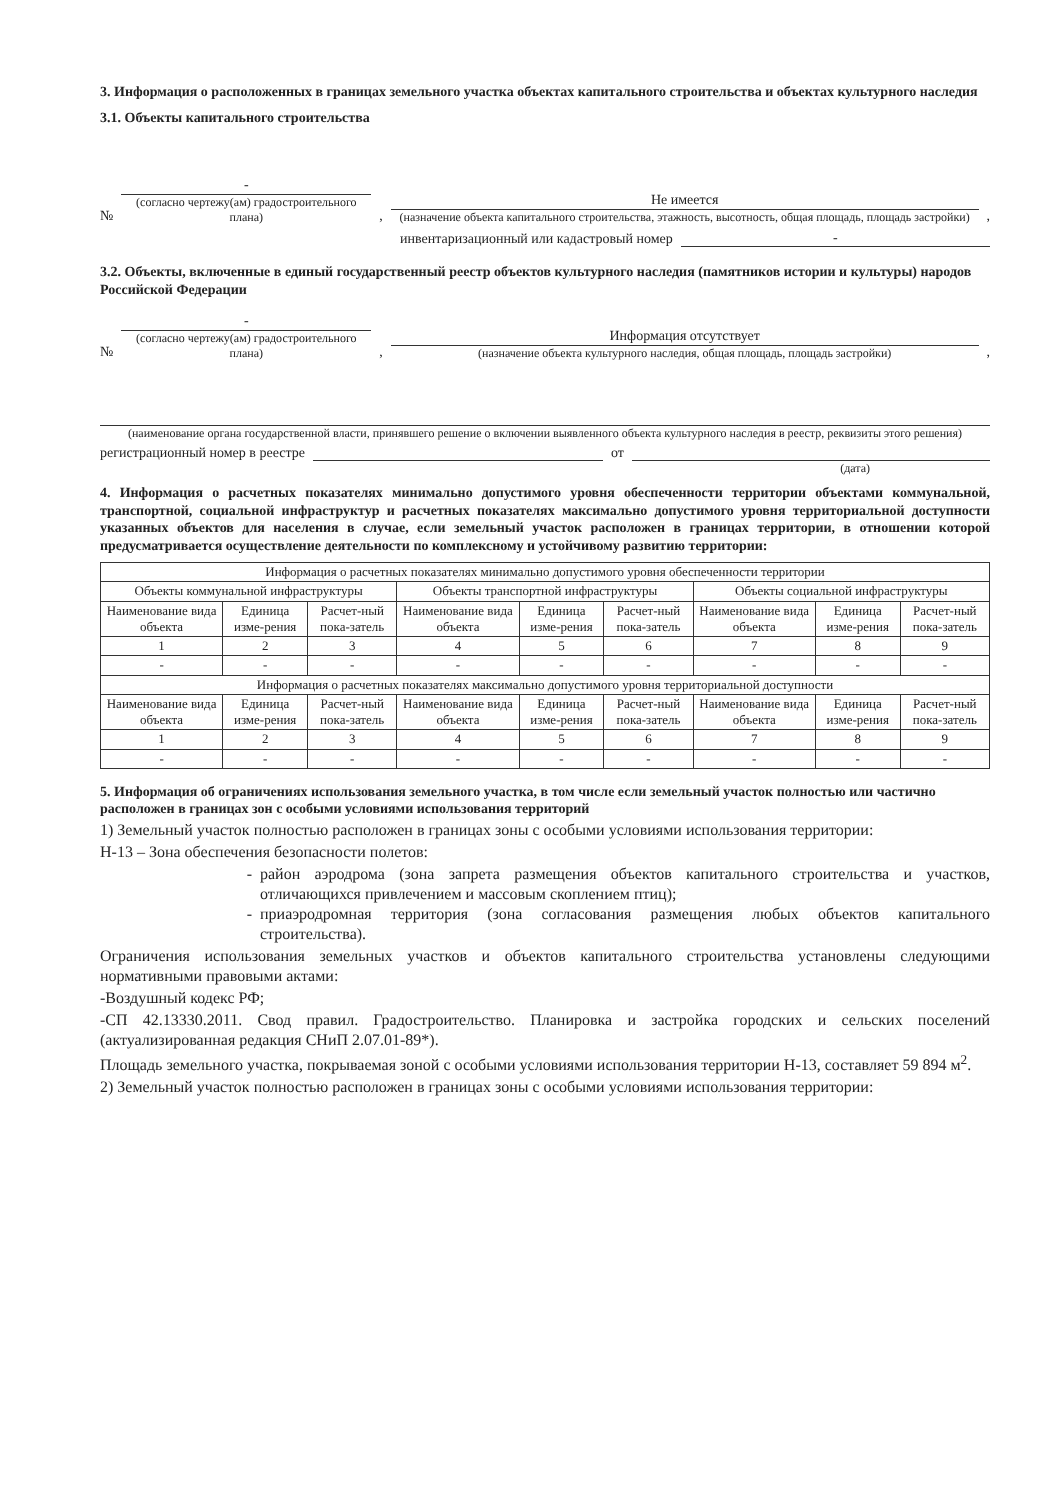3. Информация о расположенных в границах земельного участка объектах капитального строительства и объектах культурного наследия
3.1. Объекты капитального строительства
№
-
(согласно чертежу(ам) градостроительного плана)
,
Не имеется
(назначение объекта капитального строительства, этажность, высотность, общая площадь, площадь застройки)
,
инвентаризационный или кадастровый номер
-
3.2. Объекты, включенные в единый государственный реестр объектов культурного наследия (памятников истории и культуры) народов Российской Федерации
№
-
(согласно чертежу(ам) градостроительного плана)
,
Информация отсутствует
(назначение объекта культурного наследия, общая площадь, площадь застройки)
,
(наименование органа государственной власти, принявшего решение о включении выявленного объекта культурного наследия в реестр, реквизиты этого решения)
регистрационный номер в реестре
от
(дата)
4. Информация о расчетных показателях минимально допустимого уровня обеспеченности территории объектами коммунальной, транспортной, социальной инфраструктур и расчетных показателях максимально допустимого уровня территориальной доступности указанных объектов для населения в случае, если земельный участок расположен в границах территории, в отношении которой предусматривается осуществление деятельности по комплексному и устойчивому развитию территории:
| Информация о расчетных показателях минимально допустимого уровня обеспеченности территории | | | | | | | | |
| --- | --- | --- | --- | --- | --- | --- | --- | --- |
| Объекты коммунальной инфраструктуры | | | Объекты транспортной инфраструктуры | | | Объекты социальной инфраструктуры | | |
| Наименование вида объекта | Единица изме-рения | Расчет-ный пока-затель | Наименование вида объекта | Единица изме-рения | Расчет-ный пока-затель | Наименование вида объекта | Единица изме-рения | Расчет-ный пока-затель |
| 1 | 2 | 3 | 4 | 5 | 6 | 7 | 8 | 9 |
| - | - | - | - | - | - | - | - | - |
| Информация о расчетных показателях максимально допустимого уровня территориальной доступности | | | | | | | | |
| Наименование вида объекта | Единица изме-рения | Расчет-ный пока-затель | Наименование вида объекта | Единица изме-рения | Расчет-ный пока-затель | Наименование вида объекта | Единица изме-рения | Расчет-ный пока-затель |
| 1 | 2 | 3 | 4 | 5 | 6 | 7 | 8 | 9 |
| - | - | - | - | - | - | - | - | - |
5. Информация об ограничениях использования земельного участка, в том числе если земельный участок полностью или частично расположен в границах зон с особыми условиями использования территорий
1) Земельный участок полностью расположен в границах зоны с особыми условиями использования территории:
Н-13 – Зона обеспечения безопасности полетов:
район аэродрома (зона запрета размещения объектов капитального строительства и участков, отличающихся привлечением и массовым скоплением птиц);
приаэродромная территория (зона согласования размещения любых объектов капитального строительства).
Ограничения использования земельных участков и объектов капитального строительства установлены следующими нормативными правовыми актами:
-Воздушный кодекс РФ;
-СП 42.13330.2011. Свод правил. Градостроительство. Планировка и застройка городских и сельских поселений (актуализированная редакция СНиП 2.07.01-89*).
Площадь земельного участка, покрываемая зоной с особыми условиями использования территории Н-13, составляет 59 894 м<sup>2</sup>.
2) Земельный участок полностью расположен в границах зоны с особыми условиями использования территории: